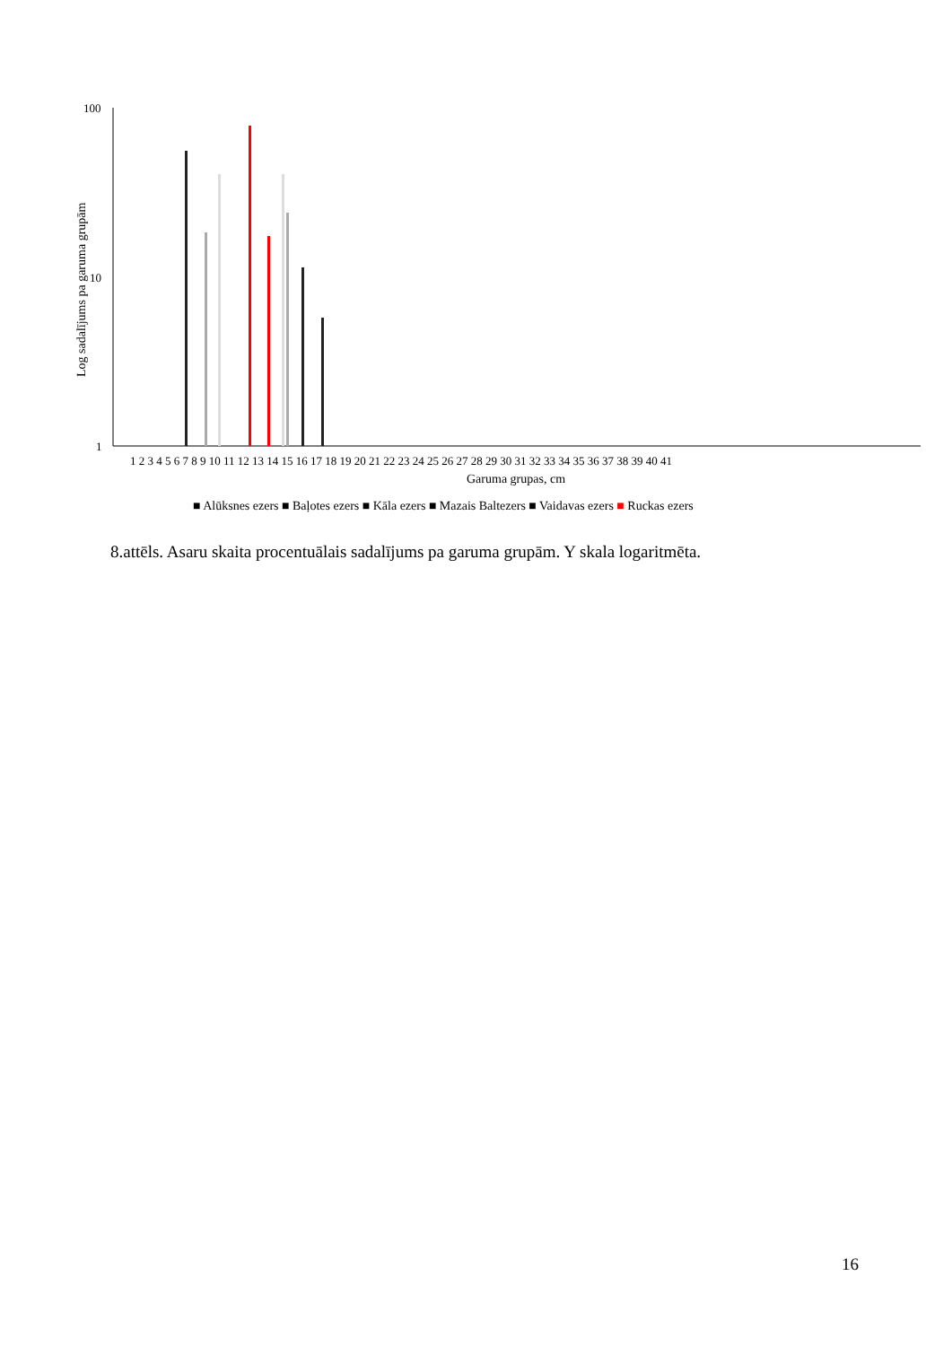Log sadalījums pa garuma grupām
100
10
1
1 2 3 4 5 6 7 8 9 10 11 12 13 14 15 16 17 18 19 20 21 22 23 24 25 26 27 28 29 30 31 32 33 34 35 36 37 38 39 40 41
Garuma grupas, cm
■ Alūksnes ezers ■ Baļotes ezers ■ Kāla ezers ■ Mazais Baltezers ■ Vaidavas ezers ■ Ruckas ezers
8.attēls. Asaru skaita procentuālais sadalījums pa garuma grupām. Y skala logaritmēta.
16